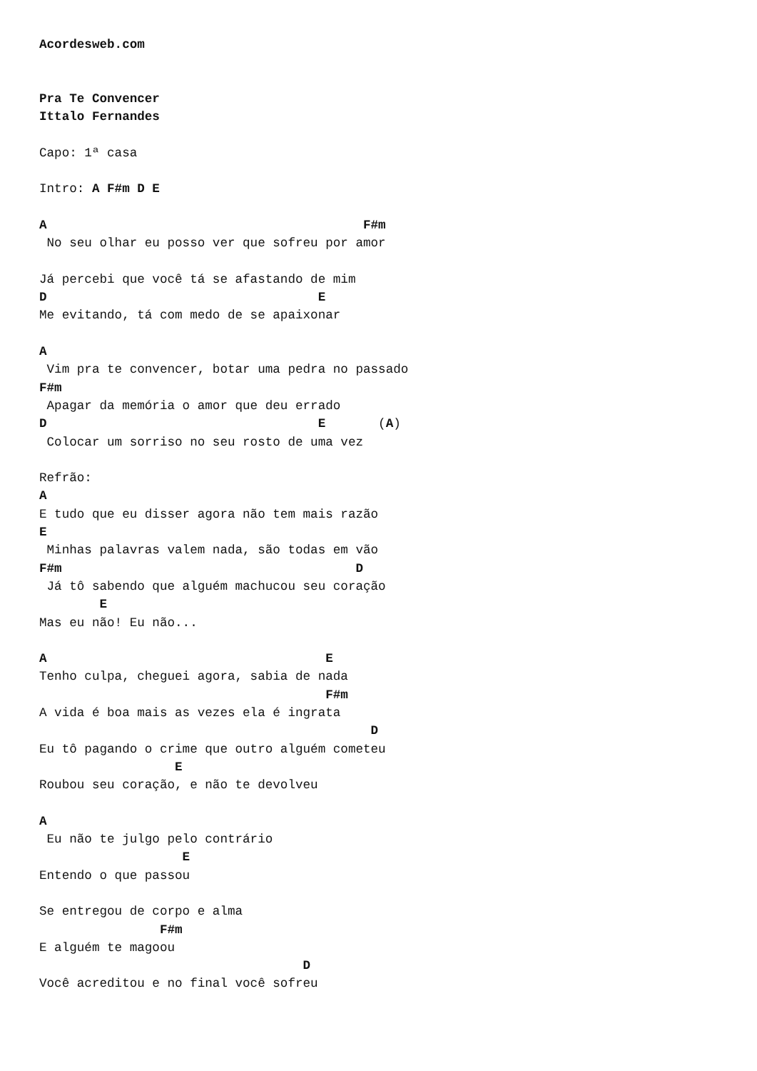Acordesweb.com


Pra Te Convencer
Ittalo Fernandes

Capo: 1ª casa

Intro: A F#m D E

A                                          F#m
 No seu olhar eu posso ver que sofreu por amor

Já percebi que você tá se afastando de mim
D                                    E
Me evitando, tá com medo de se apaixonar

A
 Vim pra te convencer, botar uma pedra no passado
F#m
 Apagar da memória o amor que deu errado
D                                    E       (A)
 Colocar um sorriso no seu rosto de uma vez

Refrão:
A
E tudo que eu disser agora não tem mais razão
E
 Minhas palavras valem nada, são todas em vão
F#m                                       D
 Já tô sabendo que alguém machucou seu coração
        E
Mas eu não! Eu não...

A                                     E
Tenho culpa, cheguei agora, sabia de nada
                                      F#m
A vida é boa mais as vezes ela é ingrata
                                            D
Eu tô pagando o crime que outro alguém cometeu
                  E
Roubou seu coração, e não te devolveu

A
 Eu não te julgo pelo contrário
                   E
Entendo o que passou

Se entregou de corpo e alma
                F#m
E alguém te magoou
                                   D
Você acreditou e no final você sofreu